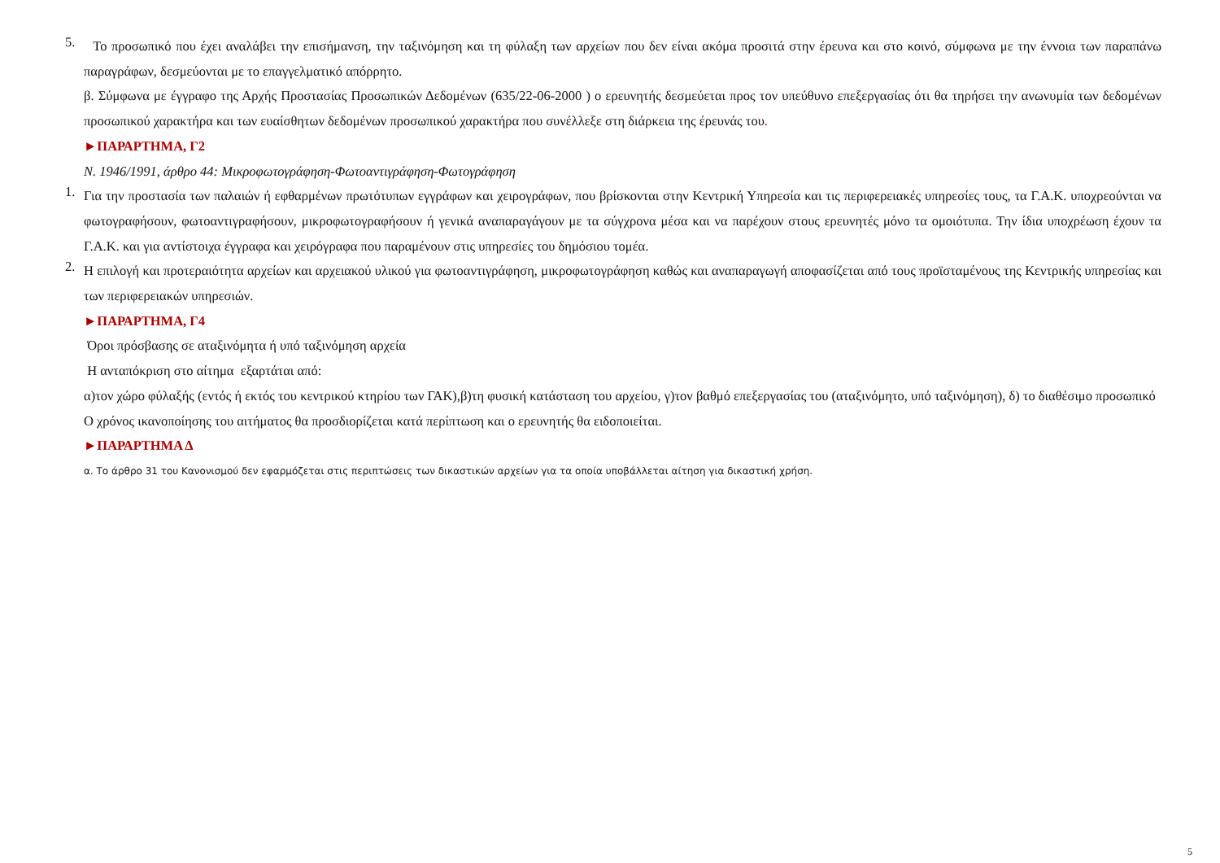5.
Το προσωπικό που έχει αναλάβει την επισήμανση, την ταξινόμηση και τη φύλαξη των αρχείων που δεν είναι ακόμα προσιτά στην έρευνα και στο κοινό, σύμφωνα με την έννοια των παραπάνω παραγράφων, δεσμεύονται με το επαγγελματικό απόρρητο.
β. Σύμφωνα με έγγραφο της Αρχής Προστασίας Προσωπικών Δεδομένων (635/22-06-2000 ) ο ερευνητής δεσμεύεται προς τον υπεύθυνο επεξεργασίας ότι θα τηρήσει την ανωνυμία των δεδομένων προσωπικού χαρακτήρα και των ευαίσθητων δεδομένων προσωπικού χαρακτήρα που συνέλλεξε στη διάρκεια της έρευνάς του.
►ΠΑΡΑΡΤΗΜΑ, Γ2
Ν. 1946/1991, άρθρο 44: Μικροφωτογράφηση-Φωτοαντιγράφηση-Φωτογράφηση
1.
Για την προστασία των παλαιών ή εφθαρμένων πρωτότυπων εγγράφων και χειρογράφων, που βρίσκονται στην Κεντρική Υπηρεσία και τις περιφερειακές υπηρεσίες τους, τα Γ.Α.Κ. υποχρεούνται να φωτογραφήσουν, φωτοαντιγραφήσουν, μικροφωτογραφήσουν ή γενικά αναπαραγάγουν με τα σύγχρονα μέσα και να παρέχουν στους ερευνητές μόνο τα ομοιότυπα. Την ίδια υποχρέωση έχουν τα Γ.Α.Κ. και για αντίστοιχα έγγραφα και χειρόγραφα που παραμένουν στις υπηρεσίες του δημόσιου τομέα.
2.
Η επιλογή και προτεραιότητα αρχείων και αρχειακού υλικού για φωτοαντιγράφηση, μικροφωτογράφηση καθώς και αναπαραγωγή αποφασίζεται από τους προϊσταμένους της Κεντρικής υπηρεσίας και των περιφερειακών υπηρεσιών.
►ΠΑΡΑΡΤΗΜΑ, Γ4
Όροι πρόσβασης σε αταξινόμητα ή υπό ταξινόμηση αρχεία
Η ανταπόκριση στο αίτημα εξαρτάται από:
α)τον χώρο φύλαξής (εντός ή εκτός του κεντρικού κτηρίου των ΓΑΚ),β)τη φυσική κατάσταση του αρχείου, γ)τον βαθμό επεξεργασίας του (αταξινόμητο, υπό ταξινόμηση), δ) το διαθέσιμο προσωπικό
Ο χρόνος ικανοποίησης του αιτήματος θα προσδιορίζεται κατά περίπτωση και ο ερευνητής θα ειδοποιείται.
►ΠΑΡΑΡΤΗΜΑ Δ
α. Το άρθρο 31 του Κανονισμού δεν εφαρμόζεται στις περιπτώσεις των δικαστικών αρχείων για τα οποία υποβάλλεται αίτηση για δικαστική χρήση.
5